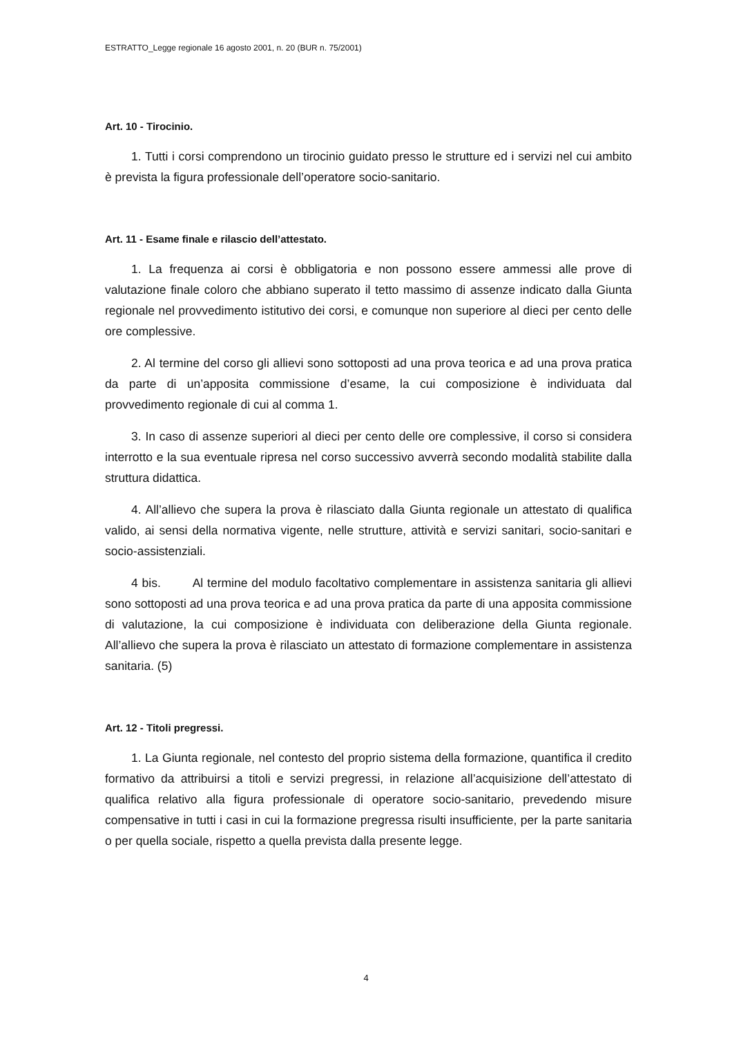ESTRATTO_Legge regionale 16 agosto 2001, n. 20 (BUR n. 75/2001)
Art. 10 - Tirocinio.
1. Tutti i corsi comprendono un tirocinio guidato presso le strutture ed i servizi nel cui ambito è prevista la figura professionale dell’operatore socio-sanitario.
Art. 11 - Esame finale e rilascio dell’attestato.
1. La frequenza ai corsi è obbligatoria e non possono essere ammessi alle prove di valutazione finale coloro che abbiano superato il tetto massimo di assenze indicato dalla Giunta regionale nel provvedimento istitutivo dei corsi, e comunque non superiore al dieci per cento delle ore complessive.
2. Al termine del corso gli allievi sono sottoposti ad una prova teorica e ad una prova pratica da parte di un’apposita commissione d’esame, la cui composizione è individuata dal provvedimento regionale di cui al comma 1.
3. In caso di assenze superiori al dieci per cento delle ore complessive, il corso si considera interrotto e la sua eventuale ripresa nel corso successivo avverrà secondo modalità stabilite dalla struttura didattica.
4. All’allievo che supera la prova è rilasciato dalla Giunta regionale un attestato di qualifica valido, ai sensi della normativa vigente, nelle strutture, attività e servizi sanitari, socio-sanitari e socio-assistenziali.
4 bis. Al termine del modulo facoltativo complementare in assistenza sanitaria gli allievi sono sottoposti ad una prova teorica e ad una prova pratica da parte di una apposita commissione di valutazione, la cui composizione è individuata con deliberazione della Giunta regionale. All’allievo che supera la prova è rilasciato un attestato di formazione complementare in assistenza sanitaria. (5)
Art. 12 - Titoli pregressi.
1. La Giunta regionale, nel contesto del proprio sistema della formazione, quantifica il credito formativo da attribuirsi a titoli e servizi pregressi, in relazione all’acquisizione dell’attestato di qualifica relativo alla figura professionale di operatore socio-sanitario, prevedendo misure compensative in tutti i casi in cui la formazione pregressa risulti insufficiente, per la parte sanitaria o per quella sociale, rispetto a quella prevista dalla presente legge.
4